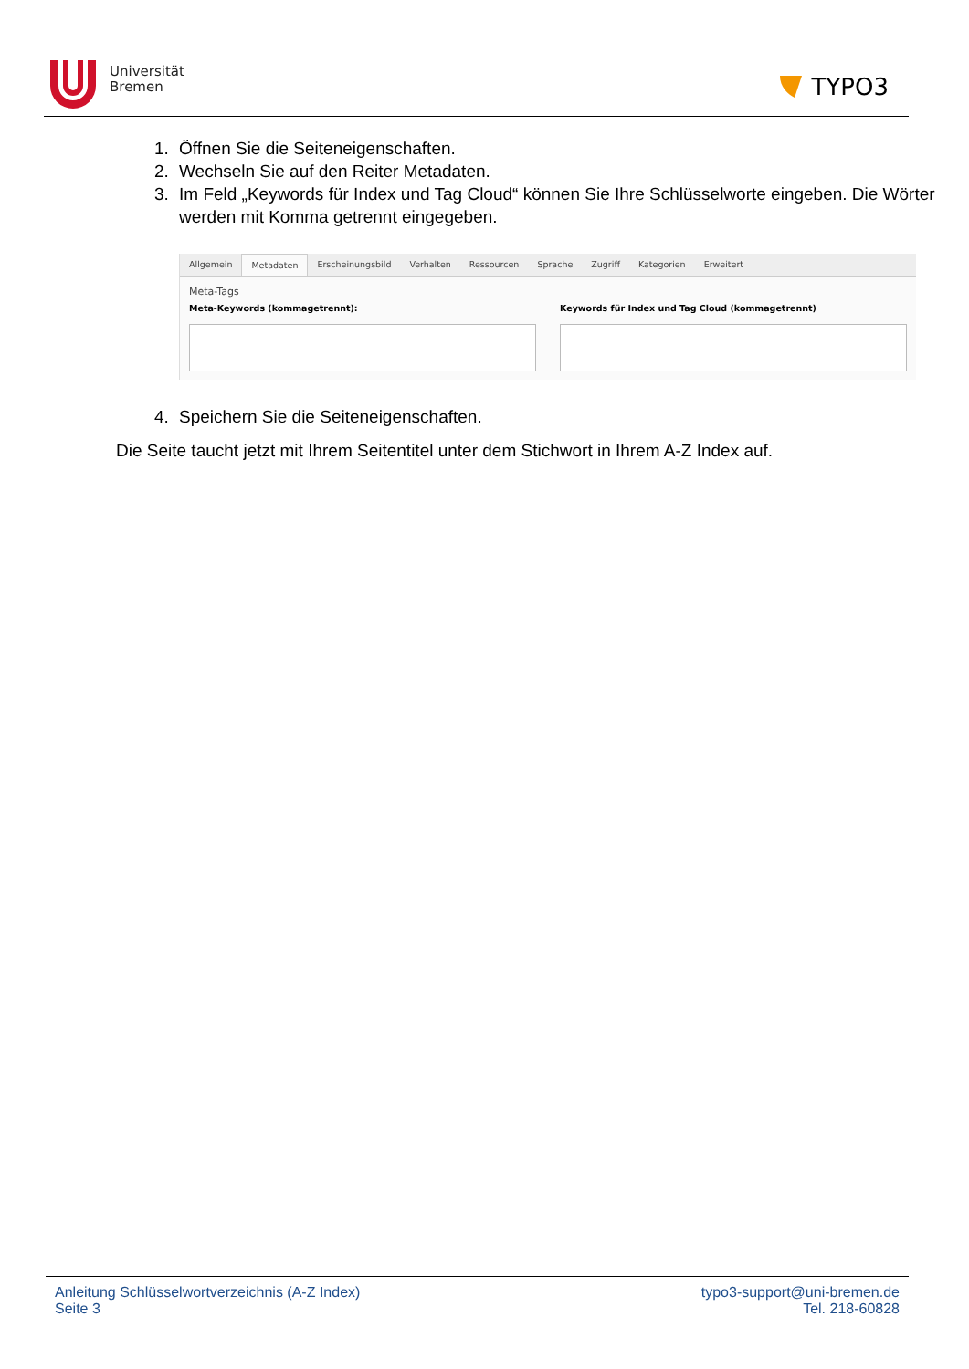Universität
Bremen
TYPO3
1. Öffnen Sie die Seiteneigenschaften.
2. Wechseln Sie auf den Reiter Metadaten.
3. Im Feld „Keywords für Index und Tag Cloud“ können Sie Ihre Schlüsselworte eingeben. Die Wörter werden mit Komma getrennt eingegeben.
Allgemein Metadaten Erscheinungsbild Verhalten Ressourcen Sprache Zugriff Kategorien Erweitert
Meta-Tags
Meta-Keywords (kommagetrennt): Keywords für Index und Tag Cloud (kommagetrennt)
4. Speichern Sie die Seiteneigenschaften.
Die Seite taucht jetzt mit Ihrem Seitentitel unter dem Stichwort in Ihrem A-Z Index auf.
Anleitung Schlüsselwortverzeichnis (A-Z Index)
Seite 3
typo3-support@uni-bremen.de
Tel. 218-60828